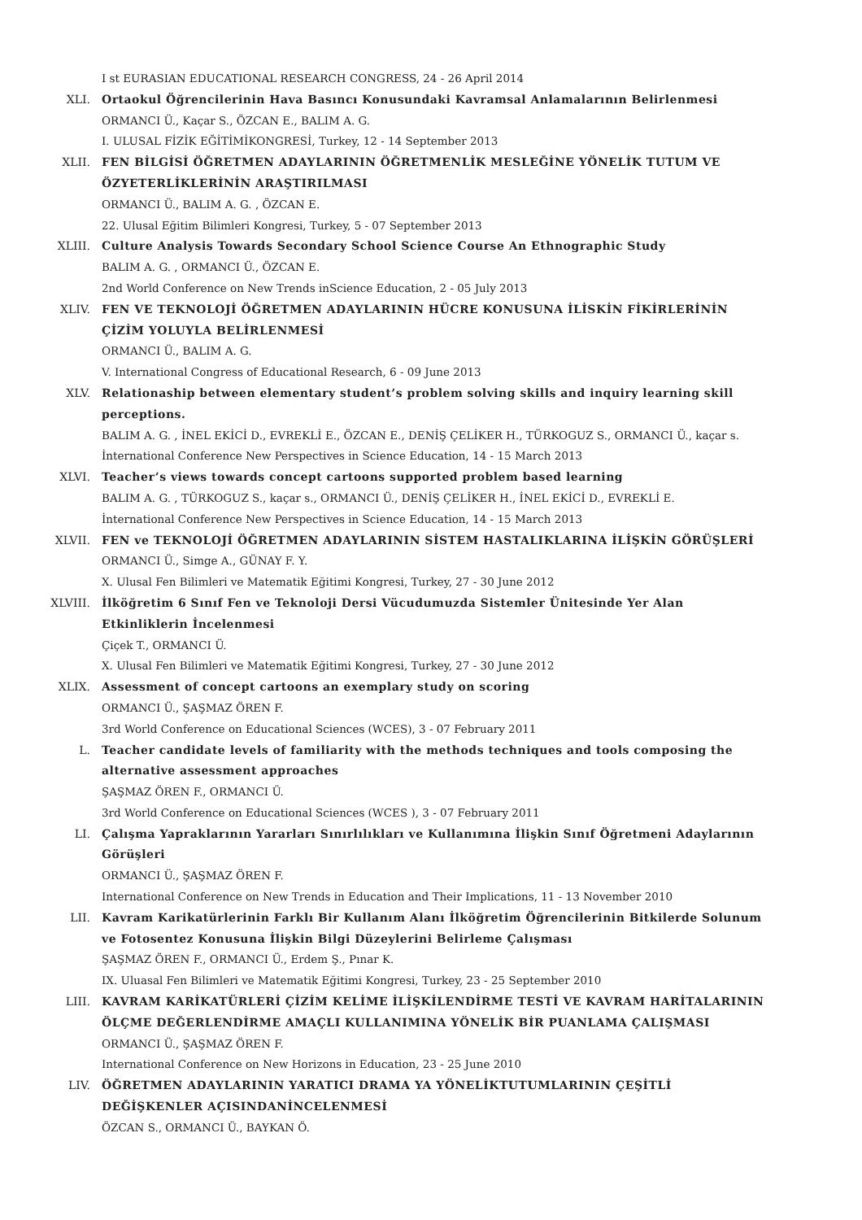I st EURASIAN EDUCATIONAL RESEARCH CONGRESS, 24 - 26 April 2014
XLI. Ortaokul Öğrencilerinin Hava Basıncı Konusundaki Kavramsal Anlamalarının Belirlenmesi
ORMANCI Ü., Kaçar S., ÖZCAN E., BALIM A. G.
I. ULUSAL FİZİK EĞİTİMİKONGRESİ, Turkey, 12 - 14 September 2013
XLII. FEN BİLGİSİ ÖĞRETMEN ADAYLARININ ÖĞRETMENLİK MESLEĞİNE YÖNELİK TUTUM VE ÖZYETERLİKLERİNİN ARAŞTIRILMASI
ORMANCI Ü., BALIM A. G. , ÖZCAN E.
22. Ulusal Eğitim Bilimleri Kongresi, Turkey, 5 - 07 September 2013
XLIII. Culture Analysis Towards Secondary School Science Course An Ethnographic Study
BALIM A. G. , ORMANCI Ü., ÖZCAN E.
2nd World Conference on New Trends inScience Education, 2 - 05 July 2013
XLIV. FEN VE TEKNOLOJİ ÖĞRETMEN ADAYLARININ HÜCRE KONUSUNA İLİSKİN FİKİRLERİNİN ÇİZİM YOLUYLA BELİRLENMESİ
ORMANCI Ü., BALIM A. G.
V. International Congress of Educational Research, 6 - 09 June 2013
XLV. Relationaship between elementary student’s problem solving skills and inquiry learning skill perceptions.
BALIM A. G. , İNEL EKİCİ D., EVREKLİ E., ÖZCAN E., DENİŞ ÇELİKER H., TÜRKOGUZ S., ORMANCI Ü., kaçar s.
İnternational Conference New Perspectives in Science Education, 14 - 15 March 2013
XLVI. Teacher’s views towards concept cartoons supported problem based learning
BALIM A. G. , TÜRKOGUZ S., kaçar s., ORMANCI Ü., DENİŞ ÇELİKER H., İNEL EKİCİ D., EVREKLİ E.
İnternational Conference New Perspectives in Science Education, 14 - 15 March 2013
XLVII. FEN ve TEKNOLOJİ ÖĞRETMEN ADAYLARININ SİSTEM HASTALIKLARINA İLİŞKİN GÖRÜŞLERİ
ORMANCI Ü., Simge A., GÜNAY F. Y.
X. Ulusal Fen Bilimleri ve Matematik Eğitimi Kongresi, Turkey, 27 - 30 June 2012
XLVIII. İlköğretim 6 Sınıf Fen ve Teknoloji Dersi Vücudumuzda Sistemler Ünitesinde Yer Alan Etkinliklerin İncelenmesi
Çiçek T., ORMANCI Ü.
X. Ulusal Fen Bilimleri ve Matematik Eğitimi Kongresi, Turkey, 27 - 30 June 2012
XLIX. Assessment of concept cartoons an exemplary study on scoring
ORMANCI Ü., ŞAŞMAZ ÖREN F.
3rd World Conference on Educational Sciences (WCES), 3 - 07 February 2011
L. Teacher candidate levels of familiarity with the methods techniques and tools composing the alternative assessment approaches
ŞAŞMAZ ÖREN F., ORMANCI Ü.
3rd World Conference on Educational Sciences (WCES ), 3 - 07 February 2011
LI. Çalışma Yapraklarının Yararları Sınırlılıkları ve Kullanımına İlişkin Sınıf Öğretmeni Adaylarının Görüşleri
ORMANCI Ü., ŞAŞMAZ ÖREN F.
International Conference on New Trends in Education and Their Implications, 11 - 13 November 2010
LII. Kavram Karikatürlerinin Farklı Bir Kullanım Alanı İlköğretim Öğrencilerinin Bitkilerde Solunum ve Fotosentez Konusuna İlişkin Bilgi Düzeylerini Belirleme Çalışması
ŞAŞMAZ ÖREN F., ORMANCI Ü., Erdem Ş., Pınar K.
IX. Uluasal Fen Bilimleri ve Matematik Eğitimi Kongresi, Turkey, 23 - 25 September 2010
LIII. KAVRAM KARİKATÜRLERİ ÇİZİM KELİME İLİŞKİLENDİRME TESTİ VE KAVRAM HARİTALARININ ÖLÇME DEĞERLENDİRME AMAÇLI KULLANIMINA YÖNELİK BİR PUANLAMA ÇALIŞMASI
ORMANCI Ü., ŞAŞMAZ ÖREN F.
International Conference on New Horizons in Education, 23 - 25 June 2010
LIV. ÖĞRETMEN ADAYLARININ YARATICI DRAMA YA YÖNELİKTUTUMLARININ ÇEŞİTLİ DEĞİŞKENLER AÇISINDANİNCELENMESİ
ÖZCAN S., ORMANCI Ü., BAYKAN Ö.